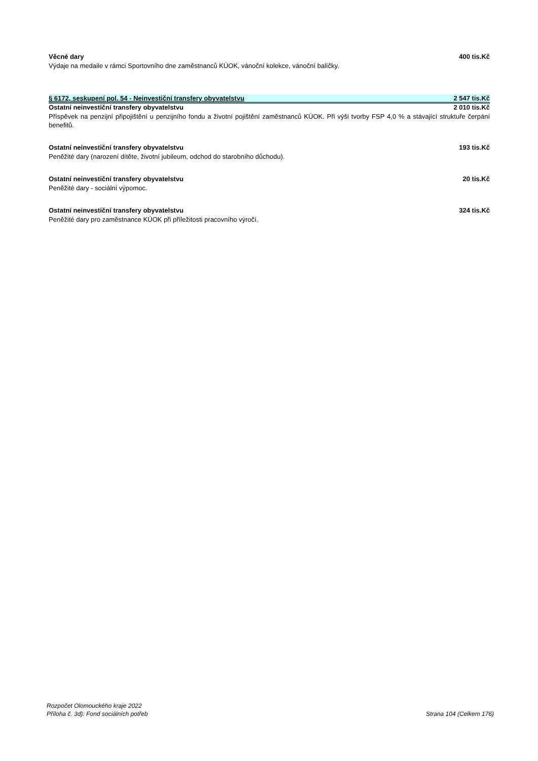Věcné dary 400 tis.Kč
Výdaje na medaile v rámci Sportovního dne zaměstnanců KÚOK, vánoční kolekce, vánoční balíčky.
§ 6172, seskupení pol. 54 - Neinvestiční transfery obyvatelstvu 2 547 tis.Kč
Ostatní neinvestiční transfery obyvatelstvu 2 010 tis.Kč
Příspěvek na penzijní připojištění u penzijního fondu a životní pojištění zaměstnanců KÚOK. Při výši tvorby FSP 4,0 % a stávající struktuře čerpání benefitů.
Ostatní neinvestiční transfery obyvatelstvu 193 tis.Kč
Peněžité dary (narození dítěte, životní jubileum, odchod do starobního důchodu).
Ostatní neinvestiční transfery obyvatelstvu 20 tis.Kč
Peněžité dary - sociální výpomoc.
Ostatní neinvestiční transfery obyvatelstvu 324 tis.Kč
Peněžité dary pro zaměstnance KÚOK při příležitosti pracovního výročí.
Rozpočet Olomouckého kraje 2022
Příloha č. 3d): Fond sociálních potřeb
Strana 104 (Celkem 176)